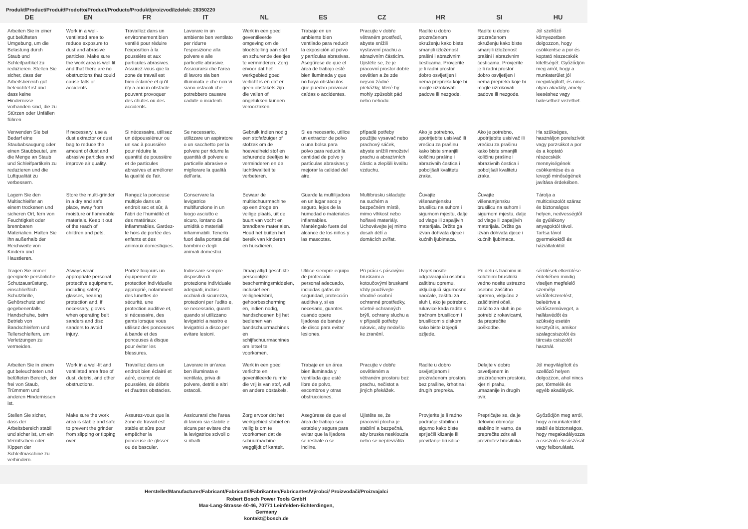Produkt/Product/Produit/Prodotto/Product/Producto/Produkt/proizvod/Izdelek: 28350220
| DE | EN | FR | IT | NL | ES | CZ | HR | SI | HU |
| --- | --- | --- | --- | --- | --- | --- | --- | --- | --- |
| Arbeiten Sie in einer gut belüfteten Umgebung, um die Belastung durch Staub und Schleifpartikel zu reduzieren. Stellen Sie sicher, dass der Arbeitsbereich gut beleuchtet ist und dass keine Hindernisse vorhanden sind, die zu Stürzen oder Unfällen führen | Work in a well-ventilated area to reduce exposure to dust and abrasive particles. Make sure the work area is well lit and that there are no obstructions that could cause falls or accidents. | Travaillez dans un environnement bien ventilé pour réduire l’exposition à la poussière et aux particules abrasives. Assurez-vous que la zone de travail est bien éclairée et qu'il n'y a aucun obstacle pouvant provoquer des chutes ou des accidents. | Lavorare in un ambiente ben ventilato per ridurre l'esposizione alla polvere e alle particelle abrasive. Assicurarsi che l'area di lavoro sia ben illuminata e che non vi siano ostacoli che potrebbero causare cadute o incidenti. | Werk in een goed geventileerde omgeving om de blootstelling aan stof en schurende deeltjes te verminderen. Zorg ervoor dat het werkgebied goed verlicht is en dat er geen obstakels zijn die vallen of ongelukken kunnen veroorzaken. | Trabaje en un ambiente bien ventilado para reducir la exposición al polvo y partículas abrasivas. Asegúrese de que el área de trabajo esté bien iluminada y que no haya obstáculos que puedan provocar caídas o accidentes. | Pracujte v dobře větraném prostředí, abyste snížili vystavení prachu a abrazivním částicím. Ujistěte se, že je pracovní prostor dobře osvětlen a že zde nejsou žádné překážky, které by mohly způsobit pád nebo nehodu. | Radite u dobro prozračenom okruženju kako biste smanjili izloženost prašini i abrazivnim česticama. Provjerite je li radni prostor dobro osvijetljen i nema prepreka koje bi mogle uzrokovati padove ili nezgode. | Radite u dobro prozračenom okruženju kako biste smanjili izloženost prašini i abrazivnim česticama. Provjerite je li radni prostor dobro osvijetljen i nema prepreka koje bi mogle uzrokovati padove ili nezgode. | Jól szellőző környezetben dolgozzon, hogy csökkentse a por és koptató részecskék kitettségét. Győződjön meg arról, hogy a munkaterület jól megvilágított, és nincs olyan akadály, amely leeséshez vagy balesethez vezethet. |
| Verwenden Sie bei Bedarf eine Staubabsaugung oder einen Staubbeutel, um die Menge an Staub und Schleifpartikeln zu reduzieren und die Luftqualität zu verbessern. | If necessary, use a dust extractor or dust bag to reduce the amount of dust and abrasive particles and improve air quality. | Si nécessaire, utilisez un dépoussiéreur ou un sac à poussière pour réduire la quantité de poussière et de particules abrasives et améliorer la qualité de l'air. | Se necessario, utilizzare un aspiratore o un sacchetto per la polvere per ridurre la quantità di polvere e particelle abrasive e migliorare la qualità dell'aria. | Gebruik indien nodig een stofafzuiger of stofzak om de hoeveelheid stof en schurende deeltjes te verminderen en de luchtkwaliteit te verbeteren. | Si es necesario, utilice un extractor de polvo o una bolsa para polvo para reducir la cantidad de polvo y partículas abrasivas y mejorar la calidad del aire. | případě potřeby použijte vysavač nebo prachový sáček, abyste snížili množství prachu a abrazivních částic a zlepšili kvalitu vzduchu. | Ako je potrebno, upotrijebite usisivač ili vrećicu za prašinu kako biste smanjili količinu prašine i abrazivnih čestica i poboljšali kvalitetu zraka. | Ako je potrebno, upotrijebite usisivač ili vrećicu za prašinu kako biste smanjili količinu prašine i abrazivnih čestica i poboljšali kvalitetu zraka. | Ha szükséges, használjon porelszívót vagy porzsákot a por és a koptató részecskék mennyiségének csökkentése és a levegő minőségének javítása érdekében. |
| Lagern Sie den Multischleifer an einem trockenen und sicheren Ort, fern von Feuchtigkeit oder brennbaren Materialien. Halten Sie ihn außerhalb der Reichweite von Kindern und Haustieren. | Store the multi-grinder in a dry and safe place, away from moisture or flammable materials. Keep it out of the reach of children and pets. | Rangez la ponceuse multiple dans un endroit sec et sûr, à l'abri de l'humidité et des matériaux inflammables. Gardez-le hors de portée des enfants et des animaux domestiques. | Conservare la levigatrice multifunzione in un luogo asciutto e sicuro, lontano da umidità o materiali infiammabili. Tenerlo fuori dalla portata dei bambini e degli animali domestici. | Bewaar de multischuurmachine op een droge en veilige plaats, uit de buurt van vocht en brandbare materialen. Houd het buiten het bereik van kinderen en huisdieren. | Guarde la multilijadora en un lugar seco y seguro, lejos de la humedad o materiales inflamables. Manténgalo fuera del alcance de los niños y las mascotas. | Multibrusku skladujte na suchém a bezpečném místě, mimo vlhkost nebo hořlavé materiály. Uchovávejte jej mimo dosah dětí a domácích zvířat. | Čuvajte višenamjensku brusilicu na suhom i sigurnom mjestu, dalje od vlage ili zapaljivih materijala. Držite ga izvan dohvata djece i kućnih ljubimaca. | Čuvajte višenamjensku brusilicu na suhom i sigurnom mjestu, dalje od vlage ili zapaljivih materijala. Držite ga izvan dohvata djece i kućnih ljubimaca. | Tárolja a multicsiszolót száraz és biztonságos helyen, nedvességtől és gyúlékony anyagoktól távol. Tartsa távol gyermekektől és háziállatoktól. |
| Tragen Sie immer geeignete persönliche Schutzausrüstung, einschließlich Schutzbrille, Gehörschutz und gegebenenfalls Handschuhe, beim Betrieb von Bandschleifern und Tellerschleifern, um Verletzungen zu vermeiden. | Always wear appropriate personal protective equipment, including safety glasses, hearing protection and, if necessary, gloves when operating belt sanders and disc sanders to avoid injury. | Portez toujours un équipement de protection individuelle approprié, notamment des lunettes de sécurité, une protection auditive et, si nécessaire, des gants lorsque vous utilisez des ponceuses à bande et des ponceuses à disque pour éviter les blessures. | Indossare sempre dispositivi di protezione individuale adeguati, inclusi occhiali di sicurezza, protezioni per l'udito e, se necessario, guanti quando si utilizzano levigatrici a nastro e levigatrici a disco per evitare lesioni. | Draag altijd geschikte persoonlijke beschermingsmiddelen, inclusief een veiligheidsbril, gehoorbescherming en, indien nodig, handschoenen bij het bedienen van bandschuurmachines en schijfschuurmachines om letsel te voorkomen. | Utilice siempre equipo de protección personal adecuado, incluidas gafas de seguridad, protección auditiva y, si es necesario, guantes cuando opere lijadoras de banda y de disco para evitar lesiones. | Při práci s pásovými bruskami a kotoučovými bruskami vždy používejte vhodné osobní ochranné prostředky, včetně ochranných brýlí, ochrany sluchu a v případě potřeby rukavic, aby nedošlo ke zranění. | Uvijek nosite odgovarajuću osobnu zaštitnu opremu, uključujući sigurnosne naočale, zaštitu za sluh i, ako je potrebno, rukavice kada radite s tračnom brusilicom i brusilicom s diskom kako biste izbjegli ozljede. | Pri delu s tračnimi in kolutnimi brusilniki vedno nosite ustrezno osebno zaščitno opremo, vključno z zaščitnimi očali, zaščito za sluh in po potrebi z rokavicami, da preprečite poškodbe. | sérülések elkerülése érdekében mindig viseljen megfelelő személyi védőfelszerelést, beleértve a védőszemüveget, a hallásvédőt és szükség esetén kesztyűt is, amikor szalagcsiszolót és tárcsás csiszolót használ. |
| Arbeiten Sie in einem gut beleuchteten und belüfteten Bereich, der frei von Staub, Trümmern und anderen Hindernissen ist. | Work in a well-lit and ventilated area free of dust, debris, and other obstructions. | Travaillez dans un endroit bien éclairé et aéré, exempt de poussière, de débris et d'autres obstacles. | Lavorare in un'area ben illuminata e ventilata, priva di polvere, detriti e altri ostacoli. | Werk in een goed verlichte en geventileerde ruimte die vrij is van stof, vuil en andere obstakels. | Trabaje en un área bien iluminada y ventilada que esté libre de polvo, escombros y otras obstrucciones. | Pracujte v dobře osvětleném a větraném prostoru bez prachu, nečistot a jiných překážek. | Radite u dobro osvijetljenom i prozračenom prostoru bez prašine, krhotina i drugih prepreka. | Delajte v dobro osvetljenem in prezračenem prostoru, kjer ni prahu, umazanije in drugih ovir. | Jól megvilágított és szellőző helyen dolgozzon, ahol nincs por, törmelék és egyéb akadályok. |
| Stellen Sie sicher, dass der Arbeitsbereich stabil und sicher ist, um ein Verrutschen oder Kippen der Schleifmaschine zu verhindern. | Make sure the work area is stable and safe to prevent the grinder from slipping or tipping over. | Assurez-vous que la zone de travail est stable et sûre pour empêcher la ponceuse de glisser ou de basculer. | Assicurarsi che l'area di lavoro sia stabile e sicura per evitare che la levigatrice scivoli o si ribalti. | Zorg ervoor dat het werkgebied stabiel en veilig is om te voorkomen dat de schuurmachine wegglijdt of kantelt. | Asegúrese de que el área de trabajo sea estable y segura para evitar que la lijadora se resbale o se incline. | Ujistěte se, že pracovní plocha je stabilní a bezpečná, aby bruska nesklouzla nebo se nepřevrátila. | Provjerite je li radno područje stabilno i sigurno kako biste spriječili klizanje ili prevrtanje brusilice. | Prepričajte se, da je delovno območje stabilno in varno, da preprečite zdrs ali prevrnitev brusilnika. | Győződjön meg arról, hogy a munkaterület stabil és biztonságos, hogy megakadályozza a csiszoló elcsúszását vagy felborulását. |
Hersteller/Manufacturer/Fabricant/Fabricanti/Fabrikanten/Fabricantes/Výrobci/ Proizvođači/Proizvajalci
Robert Bosch Power Tools GmbH
Max-Lang-Strasse 40-46, 70771 Leinfelden-Echterdingen,
Germany
kontakt@bosch.de